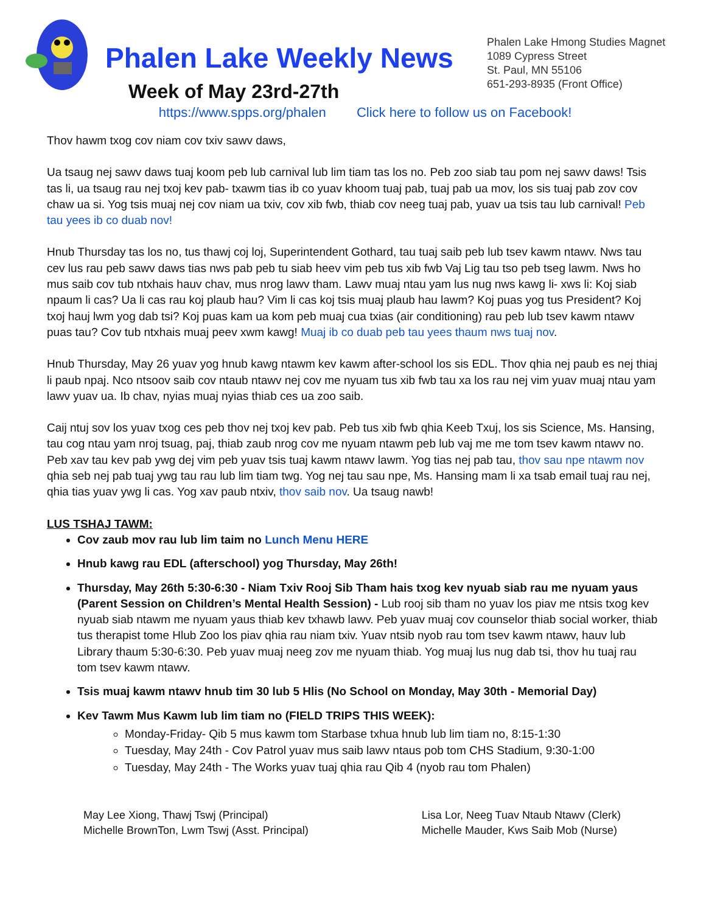Phalen Lake Weekly News
Week of May 23rd-27th
Phalen Lake Hmong Studies Magnet
1089 Cypress Street
St. Paul, MN 55106
651-293-8935 (Front Office)
https://www.spps.org/phalen Click here to follow us on Facebook!
Thov hawm txog cov niam cov txiv sawv daws,
Ua tsaug nej sawv daws tuaj koom peb lub carnival lub lim tiam tas los no. Peb zoo siab tau pom nej sawv daws! Tsis tas li, ua tsaug rau nej txoj kev pab- txawm tias ib co yuav khoom tuaj pab, tuaj pab ua mov, los sis tuaj pab zov cov chaw ua si. Yog tsis muaj nej cov niam ua txiv, cov xib fwb, thiab cov neeg tuaj pab, yuav ua tsis tau lub carnival! Peb tau yees ib co duab nov!
Hnub Thursday tas los no, tus thawj coj loj, Superintendent Gothard, tau tuaj saib peb lub tsev kawm ntawv. Nws tau cev lus rau peb sawv daws tias nws pab peb tu siab heev vim peb tus xib fwb Vaj Lig tau tso peb tseg lawm. Nws ho mus saib cov tub ntxhais hauv chav, mus nrog lawv tham. Lawv muaj ntau yam lus nug nws kawg li- xws li: Koj siab npaum li cas? Ua li cas rau koj plaub hau? Vim li cas koj tsis muaj plaub hau lawm? Koj puas yog tus President? Koj txoj hauj lwm yog dab tsi? Koj puas kam ua kom peb muaj cua txias (air conditioning) rau peb lub tsev kawm ntawv puas tau? Cov tub ntxhais muaj peev xwm kawg! Muaj ib co duab peb tau yees thaum nws tuaj nov.
Hnub Thursday, May 26 yuav yog hnub kawg ntawm kev kawm after-school los sis EDL. Thov qhia nej paub es nej thiaj li paub npaj. Nco ntsoov saib cov ntaub ntawv nej cov me nyuam tus xib fwb tau xa los rau nej vim yuav muaj ntau yam lawv yuav ua. Ib chav, nyias muaj nyias thiab ces ua zoo saib.
Caij ntuj sov los yuav txog ces peb thov nej txoj kev pab. Peb tus xib fwb qhia Keeb Txuj, los sis Science, Ms. Hansing, tau cog ntau yam nroj tsuag, paj, thiab zaub nrog cov me nyuam ntawm peb lub vaj me me tom tsev kawm ntawv no. Peb xav tau kev pab ywg dej vim peb yuav tsis tuaj kawm ntawv lawm. Yog tias nej pab tau, thov sau npe ntawm nov qhia seb nej pab tuaj ywg tau rau lub lim tiam twg. Yog nej tau sau npe, Ms. Hansing mam li xa tsab email tuaj rau nej, qhia tias yuav ywg li cas. Yog xav paub ntxiv, thov saib nov. Ua tsaug nawb!
LUS TSHAJ TAWM:
Cov zaub mov rau lub lim taim no Lunch Menu HERE
Hnub kawg rau EDL (afterschool) yog Thursday, May 26th!
Thursday, May 26th 5:30-6:30 - Niam Txiv Rooj Sib Tham hais txog kev nyuab siab rau me nyuam yaus (Parent Session on Children’s Mental Health Session) - Lub rooj sib tham no yuav los piav me ntsis txog kev nyuab siab ntawm me nyuam yaus thiab kev txhawb lawv. Peb yuav muaj cov counselor thiab social worker, thiab tus therapist tome Hlub Zoo los piav qhia rau niam txiv. Yuav ntsib nyob rau tom tsev kawm ntawv, hauv lub Library thaum 5:30-6:30. Peb yuav muaj neeg zov me nyuam thiab. Yog muaj lus nug dab tsi, thov hu tuaj rau tom tsev kawm ntawv.
Tsis muaj kawm ntawv hnub tim 30 lub 5 Hlis (No School on Monday, May 30th - Memorial Day)
Kev Tawm Mus Kawm lub lim tiam no (FIELD TRIPS THIS WEEK):
Monday-Friday- Qib 5 mus kawm tom Starbase txhua hnub lub lim tiam no, 8:15-1:30
Tuesday, May 24th - Cov Patrol yuav mus saib lawv ntaus pob tom CHS Stadium, 9:30-1:00
Tuesday, May 24th - The Works yuav tuaj qhia rau Qib 4 (nyob rau tom Phalen)
May Lee Xiong, Thawj Tswj (Principal)
Michelle BrownTon, Lwm Tswj (Asst. Principal)
Lisa Lor, Neeg Tuav Ntaub Ntawv (Clerk)
Michelle Mauder, Kws Saib Mob (Nurse)